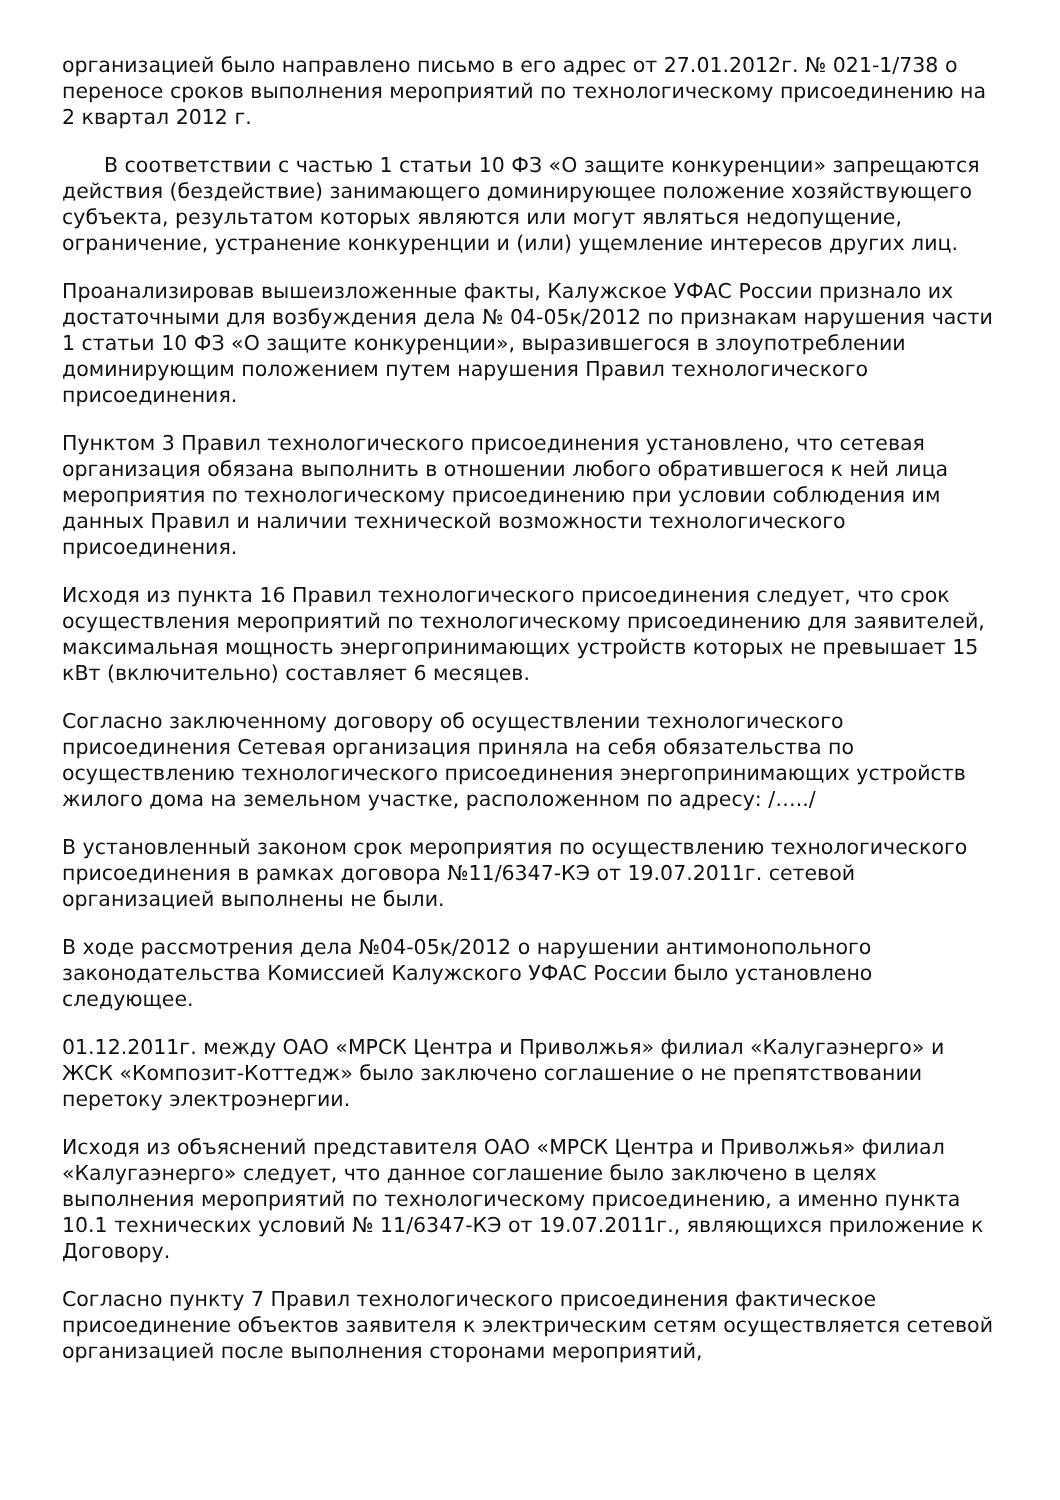организацией было направлено письмо в его адрес от 27.01.2012г. № 021-1/738 о переносе сроков выполнения мероприятий по технологическому присоединению на 2 квартал 2012 г.
В соответствии с частью 1 статьи 10 ФЗ «О защите конкуренции» запрещаются действия (бездействие) занимающего доминирующее положение хозяйствующего субъекта, результатом которых являются или могут являться недопущение, ограничение, устранение конкуренции и (или) ущемление интересов других лиц.
Проанализировав вышеизложенные факты, Калужское УФАС России признало их достаточными для возбуждения дела № 04-05к/2012 по признакам нарушения части 1 статьи 10 ФЗ «О защите конкуренции», выразившегося в злоупотреблении доминирующим положением путем нарушения Правил технологического присоединения.
Пунктом 3 Правил технологического присоединения установлено, что сетевая организация обязана выполнить в отношении любого обратившегося к ней лица мероприятия по технологическому присоединению при условии соблюдения им данных Правил и наличии технической возможности технологического присоединения.
Исходя из пункта 16 Правил технологического присоединения следует, что срок осуществления мероприятий по технологическому присоединению для заявителей, максимальная мощность энергопринимающих устройств которых не превышает 15 кВт (включительно) составляет 6 месяцев.
Согласно заключенному договору об осуществлении технологического присоединения Сетевая организация приняла на себя обязательства по осуществлению технологического присоединения энергопринимающих устройств жилого дома на земельном участке, расположенном по адресу: /…../
В установленный законом срок мероприятия по осуществлению технологического присоединения в рамках договора №11/6347-КЭ от 19.07.2011г. сетевой организацией выполнены не были.
В ходе рассмотрения дела №04-05к/2012 о нарушении антимонопольного законодательства Комиссией Калужского УФАС России было установлено следующее.
01.12.2011г. между ОАО «МРСК Центра и Приволжья» филиал «Калугаэнерго» и ЖСК «Композит-Коттедж» было заключено соглашение о не препятствовании перетоку электроэнергии.
Исходя из объяснений представителя ОАО «МРСК Центра и Приволжья» филиал «Калугаэнерго» следует, что данное соглашение было заключено в целях выполнения мероприятий по технологическому присоединению, а именно пункта 10.1 технических условий № 11/6347-КЭ от 19.07.2011г., являющихся приложение к Договору.
Согласно пункту 7 Правил технологического присоединения фактическое присоединение объектов заявителя к электрическим сетям осуществляется сетевой организацией после выполнения сторонами мероприятий,